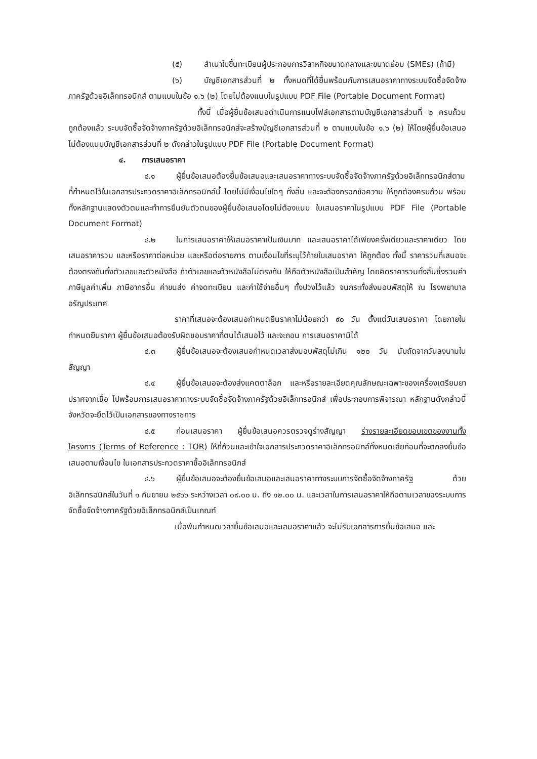(๕) สำเนาใบขึ้นทะเบียนผู้ประกอบการวิสาหกิจขนาดกลางและขนาดย่อม (SMEs) (ถ้ามี)
(๖) บัญชีเอกสารส่วนที่ ๒ ทั้งหมดที่ได้ยื่นพร้อมกับการเสนอราคาทางระบบจัดซื้อจัดจ้างภาครัฐด้วยอิเล็กทรอนิกส์ ตามแบบในข้อ ๑.๖ (๒) โดยไม่ต้องแนบในรูปแบบ PDF File (Portable Document Format)
ทั้งนี้ เมื่อผู้ยื่นข้อเสนอดำเนินการแนบไฟล์เอกสารตามบัญชีเอกสารส่วนที่ ๒ ครบถ้วน ถูกต้องแล้ว ระบบจัดซื้อจัดจ้างภาครัฐด้วยอิเล็กทรอนิกส์จะสร้างบัญชีเอกสารส่วนที่ ๒ ตามแบบในข้อ ๑.๖ (๒) ให้โดยผู้ยื่นข้อเสนอไม่ต้องแนบบัญชีเอกสารส่วนที่ ๒ ดังกล่าวในรูปแบบ PDF File (Portable Document Format)
๔. การเสนอราคา
๔.๑ ผู้ยื่นข้อเสนอต้องยื่นข้อเสนอและเสนอราคาทางระบบจัดซื้อจัดจ้างภาครัฐด้วยอิเล็กทรอนิกส์ตามที่กำหนดไว้ในเอกสารประกวดราคาอิเล็กทรอนิกส์นี้ โดยไม่มีเงื่อนไขใดๆ ทั้งสิ้น และจะต้องกรอกข้อความ ให้ถูกต้องครบถ้วน พร้อมทั้งหลักฐานแสดงตัวตนและทำการยืนยันตัวตนของผู้ยื่นข้อเสนอโดยไม่ต้องแนบ ใบเสนอราคาในรูปแบบ PDF File (Portable Document Format)
๔.๒ ในการเสนอราคาให้เสนอราคาเป็นเงินบาท และเสนอราคาได้เพียงครั้งเดียวและราคาเดียว โดยเสนอราคารวม และหรือราคาต่อหน่วย และหรือต่อรายการ ตามเงื่อนไขที่ระบุไว้ท้ายใบเสนอราคา ให้ถูกต้อง ทั้งนี้ ราคารวมที่เสนอจะต้องตรงกันทั้งตัวเลขและตัวหนังสือ ถ้าตัวเลขและตัวหนังสือไม่ตรงกัน ให้ถือตัวหนังสือเป็นสำคัญ โดยคิดราคารวมทั้งสิ้นซึ่งรวมค่าภาษีมูลค่าเพิ่ม ภาษีอากรอื่น ค่าขนส่ง ค่าจดทะเบียน และค่าใช้จ่ายอื่นๆ ทั้งปวงไว้แล้ว จนกระทั่งส่งมอบพัสดุให้ ณ โรงพยาบาลอรัญประเทศ
ราคาที่เสนอจะต้องเสนอกำหนดยืนราคาไม่น้อยกว่า ๙๐ วัน ตั้งแต่วันเสนอราคา โดยภายในกำหนดยืนราคา ผู้ยื่นข้อเสนอต้องรับผิดชอบราคาที่ตนได้เสนอไว้ และจะถอน การเสนอราคามิได้
๔.๓ ผู้ยื่นข้อเสนอจะต้องเสนอกำหนดเวลาส่งมอบพัสดุไม่เกิน ๑๒๐ วัน นับถัดจากวันลงนามในสัญญา
๔.๔ ผู้ยื่นข้อเสนอจะต้องส่งแคตตาล็อก และหรือรายละเอียดคุณลักษณะเฉพาะของเครื่องเตรียมยาปราศจากเชื้อ ไปพร้อมการเสนอราคาทางระบบจัดซื้อจัดจ้างภาครัฐด้วยอิเล็กทรอนิกส์ เพื่อประกอบการพิจารณา หลักฐานดังกล่าวนี้ จังหวัดจะยึดไว้เป็นเอกสารของทางราชการ
๔.๕ ก่อนเสนอราคา ผู้ยื่นข้อเสนอควรตรวจดูร่างสัญญา ร่างรายละเอียดขอบเขตของงานทั้งโครงการ (Terms of Reference : TOR) ให้ถี่ถ้วนและเข้าใจเอกสารประกวดราคาอิเล็กทรอนิกส์ทั้งหมดเสียก่อนที่จะตกลงยื่นข้อเสนอตามเงื่อนไข ในเอกสารประกวดราคาซื้ออิเล็กทรอนิกส์
๔.๖ ผู้ยื่นข้อเสนอจะต้องยื่นข้อเสนอและเสนอราคาทางระบบการจัดซื้อจัดจ้างภาครัฐ ด้วยอิเล็กทรอนิกส์ในวันที่ ๑ กันยายน ๒๕๖๖ ระหว่างเวลา ๐๙.๐๐ น. ถึง ๑๒.๐๐ น. และเวลาในการเสนอราคาให้ถือตามเวลาของระบบการจัดซื้อจัดจ้างภาครัฐด้วยอิเล็กทรอนิกส์เป็นเกณฑ์
เมื่อพ้นกำหนดเวลายื่นข้อเสนอและเสนอราคาแล้ว จะไม่รับเอกสารการยื่นข้อเสนอ และ